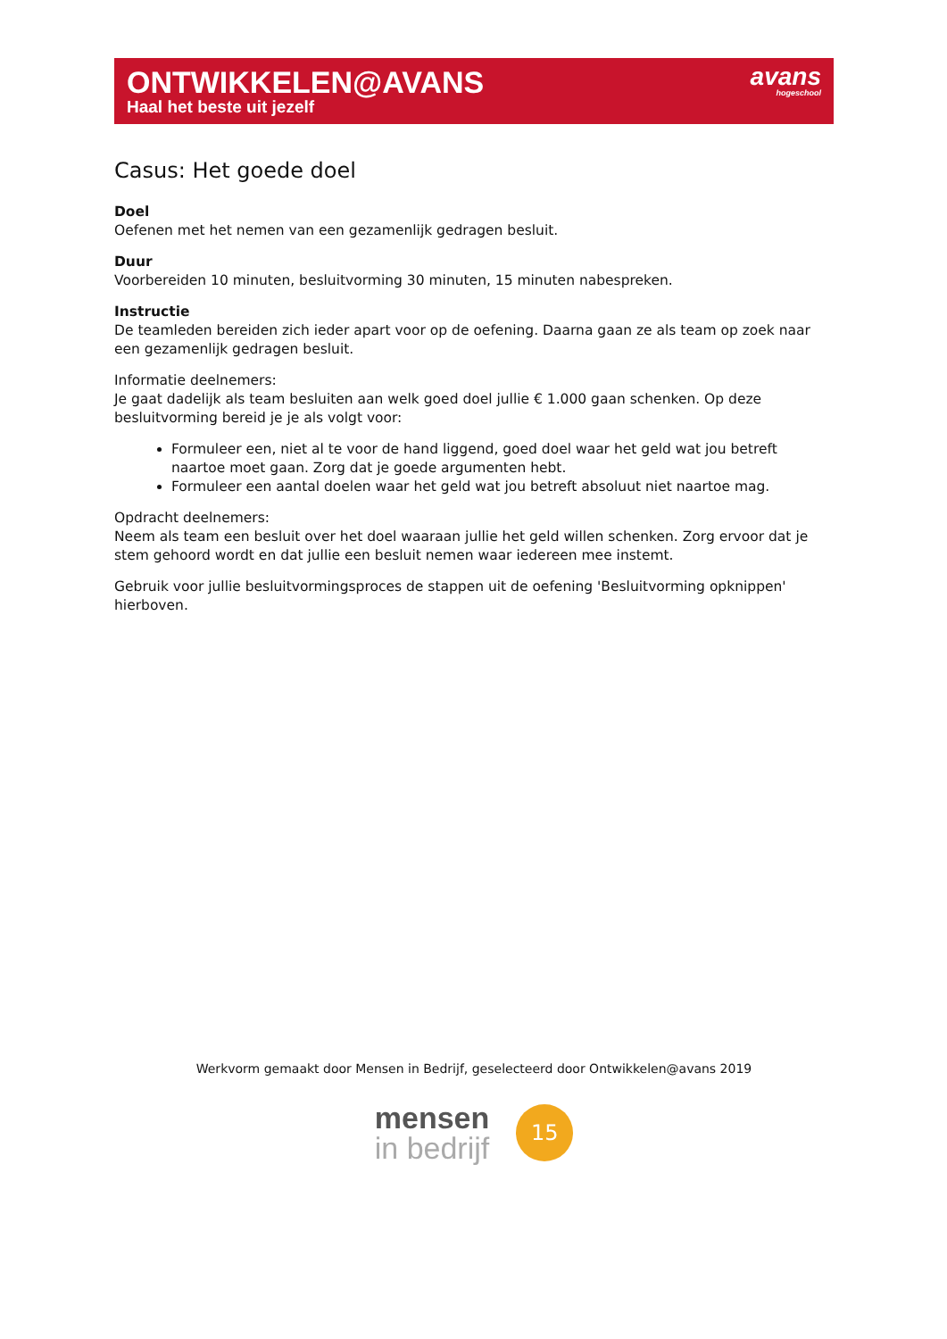ONTWIKKELEN@AVANS
Haal het beste uit jezelf
avans
hogeschool
Casus: Het goede doel
Doel
Oefenen met het nemen van een gezamenlijk gedragen besluit.
Duur
Voorbereiden 10 minuten, besluitvorming 30 minuten, 15 minuten nabespreken.
Instructie
De teamleden bereiden zich ieder apart voor op de oefening. Daarna gaan ze als team op zoek naar een gezamenlijk gedragen besluit.
Informatie deelnemers:
Je gaat dadelijk als team besluiten aan welk goed doel jullie € 1.000 gaan schenken. Op deze besluitvorming bereid je je als volgt voor:
Formuleer een, niet al te voor de hand liggend, goed doel waar het geld wat jou betreft naartoe moet gaan. Zorg dat je goede argumenten hebt.
Formuleer een aantal doelen waar het geld wat jou betreft absoluut niet naartoe mag.
Opdracht deelnemers:
Neem als team een besluit over het doel waaraan jullie het geld willen schenken. Zorg ervoor dat je stem gehoord wordt en dat jullie een besluit nemen waar iedereen mee instemt.
Gebruik voor jullie besluitvormingsproces de stappen uit de oefening 'Besluitvorming opknippen' hierboven.
Werkvorm gemaakt door Mensen in Bedrijf, geselecteerd door Ontwikkelen@avans 2019
mensen
in bedrijf
15